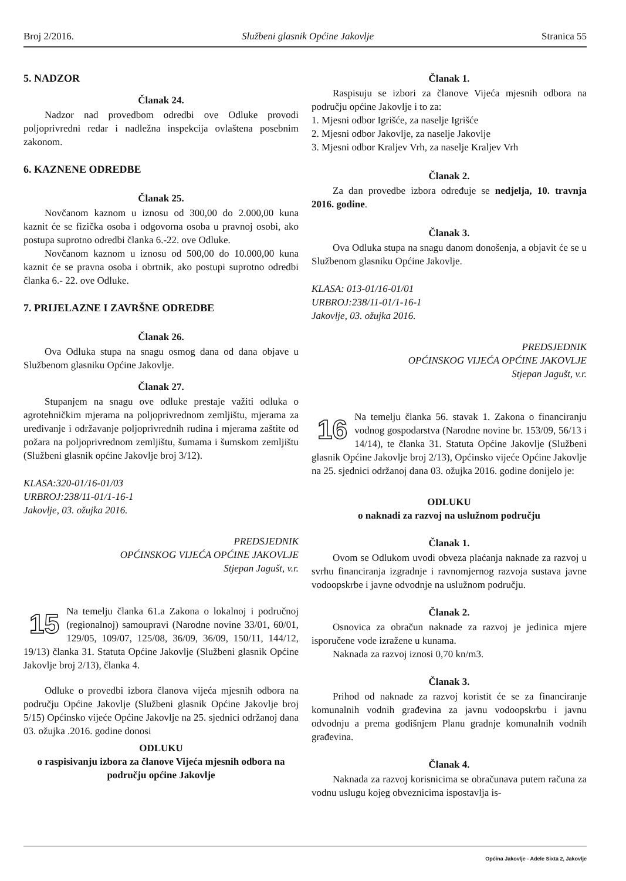Broj 2/2016. Službeni glasnik Općine Jakovlje Stranica 55
5. NADZOR
Članak 24.
Nadzor nad provedbom odredbi ove Odluke provodi poljoprivredni redar i nadležna inspekcija ovlaštena posebnim zakonom.
6. KAZNENE ODREDBE
Članak 25.
Novčanom kaznom u iznosu od 300,00 do 2.000,00 kuna kaznit će se fizička osoba i odgovorna osoba u pravnoj osobi, ako postupa suprotno odredbi članka 6.-22. ove Odluke.
Novčanom kaznom u iznosu od 500,00 do 10.000,00 kuna kaznit će se pravna osoba i obrtnik, ako postupi suprotno odredbi članka 6.- 22. ove Odluke.
7. PRIJELAZNE I ZAVRŠNE ODREDBE
Članak 26.
Ova Odluka stupa na snagu osmog dana od dana objave u Službenom glasniku Općine Jakovlje.
Članak 27.
Stupanjem na snagu ove odluke prestaje važiti odluka o agrotehničkim mjerama na poljoprivrednom zemljištu, mjerama za uređivanje i održavanje poljoprivrednih rudina i mjerama zaštite od požara na poljoprivrednom zemljištu, šumama i šumskom zemljištu (Službeni glasnik općine Jakovlje broj 3/12).
KLASA:320-01/16-01/03
URBROJ:238/11-01/1-16-1
Jakovlje, 03. ožujka 2016.
PREDSJEDNIK
OPĆINSKOG VIJEĆA OPĆINE JAKOVLJE
Stjepan Jagušt, v.r.
15
Na temelju članka 61.a Zakona o lokalnoj i područnoj (regionalnoj) samoupravi (Narodne novine 33/01, 60/01, 129/05, 109/07, 125/08, 36/09, 36/09, 150/11, 144/12, 19/13) članka 31. Statuta Općine Jakovlje (Službeni glasnik Općine Jakovlje broj 2/13), članka 4.
Odluke o provedbi izbora članova vijeća mjesnih odbora na području Općine Jakovlje (Službeni glasnik Općine Jakovlje broj 5/15) Općinsko vijeće Općine Jakovlje na 25. sjednici održanoj dana 03. ožujka .2016. godine donosi
ODLUKU
o raspisivanju izbora za članove Vijeća mjesnih odbora na području općine Jakovlje
Članak 1.
Raspisuju se izbori za članove Vijeća mjesnih odbora na području općine Jakovlje i to za:
1. Mjesni odbor Igrišće, za naselje Igrišće
2. Mjesni odbor Jakovlje, za naselje Jakovlje
3. Mjesni odbor Kraljev Vrh, za naselje Kraljev Vrh
Članak 2.
Za dan provedbe izbora određuje se nedjelja, 10. travnja 2016. godine.
Članak 3.
Ova Odluka stupa na snagu danom donošenja, a objavit će se u Službenom glasniku Općine Jakovlje.
KLASA: 013-01/16-01/01
URBROJ:238/11-01/1-16-1
Jakovlje, 03. ožujka 2016.
PREDSJEDNIK
OPĆINSKOG VIJEĆA OPĆINE JAKOVLJE
Stjepan Jagušt, v.r.
16
Na temelju članka 56. stavak 1. Zakona o financiranju vodnog gospodarstva (Narodne novine br. 153/09, 56/13 i 14/14), te članka 31. Statuta Općine Jakovlje (Službeni glasnik Općine Jakovlje broj 2/13), Općinsko vijeće Općine Jakovlje na 25. sjednici održanoj dana 03. ožujka 2016. godine donijelo je:
ODLUKU
o naknadi za razvoj na uslužnom području
Članak 1.
Ovom se Odlukom uvodi obveza plaćanja naknade za razvoj u svrhu financiranja izgradnje i ravnomjernog razvoja sustava javne vodoopskrbe i javne odvodnje na uslužnom području.
Članak 2.
Osnovica za obračun naknade za razvoj je jedinica mjere isporučene vode izražene u kunama.
Naknada za razvoj iznosi 0,70 kn/m3.
Članak 3.
Prihod od naknade za razvoj koristit će se za financiranje komunalnih vodnih građevina za javnu vodoopskrbu i javnu odvodnju a prema godišnjem Planu gradnje komunalnih vodnih građevina.
Članak 4.
Naknada za razvoj korisnicima se obračunava putem računa za vodnu uslugu kojeg obveznicima ispostavlja is-
Općina Jakovlje - Adele Sixta 2, Jakovlje